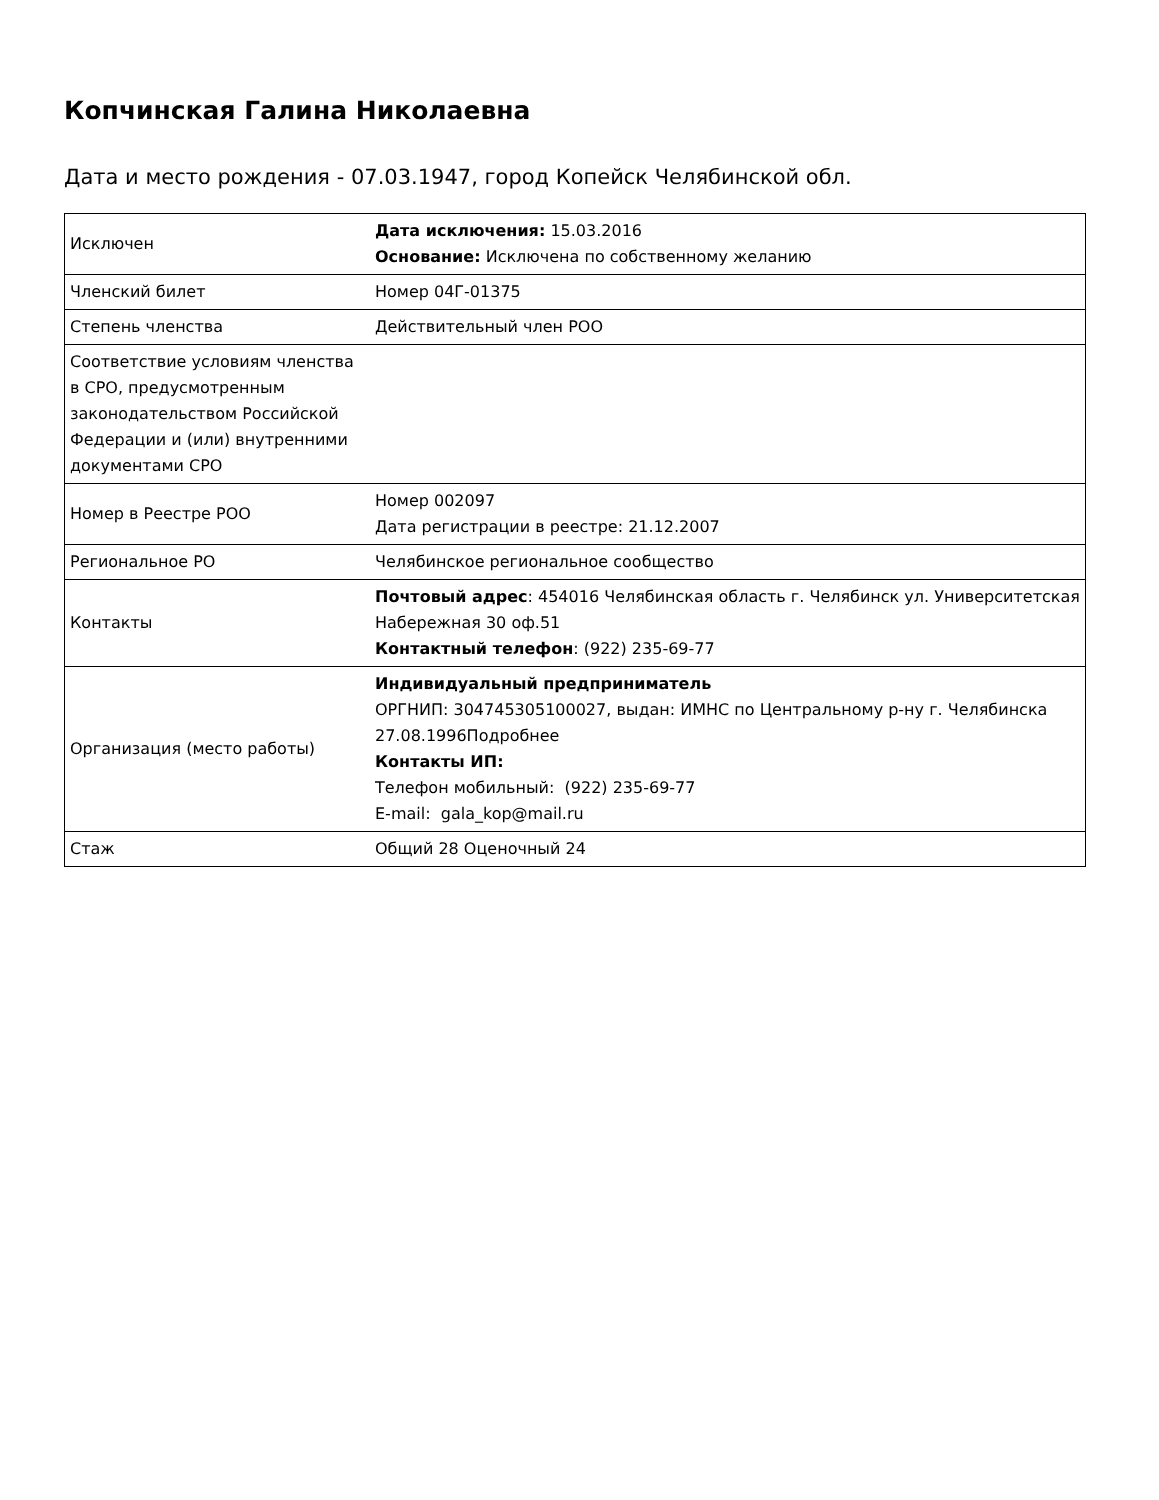Копчинская Галина Николаевна
Дата и место рождения - 07.03.1947, город Копейск Челябинской обл.
| Исключен | Дата исключения: 15.03.2016 Основание: Исключена по собственному желанию |
| Членский билет | Номер 04Г-01375 |
| Степень членства | Действительный член РОО |
| Соответствие условиям членства в СРО, предусмотренным законодательством Российской Федерации и (или) внутренними документами СРО | |
| Номер в Реестре РОО | Номер 002097 Дата регистрации в реестре: 21.12.2007 |
| Региональное РО | Челябинское региональное сообщество |
| Контакты | Почтовый адрес : 454016 Челябинская область г. Челябинск ул. Университетская Набережная 30 оф.51 Контактный телефон : (922) 235-69-77 |
| Организация (место работы) | Индивидуальный предприниматель ОРГНИП: 304745305100027, выдан: ИМНС по Центральному р-ну г. Челябинска 27.08.1996Подробнее Контакты ИП: Телефон мобильный: (922) 235-69-77 E-mail: gala_kop@mail.ru |
| Стаж | Общий 28 Оценочный 24 |